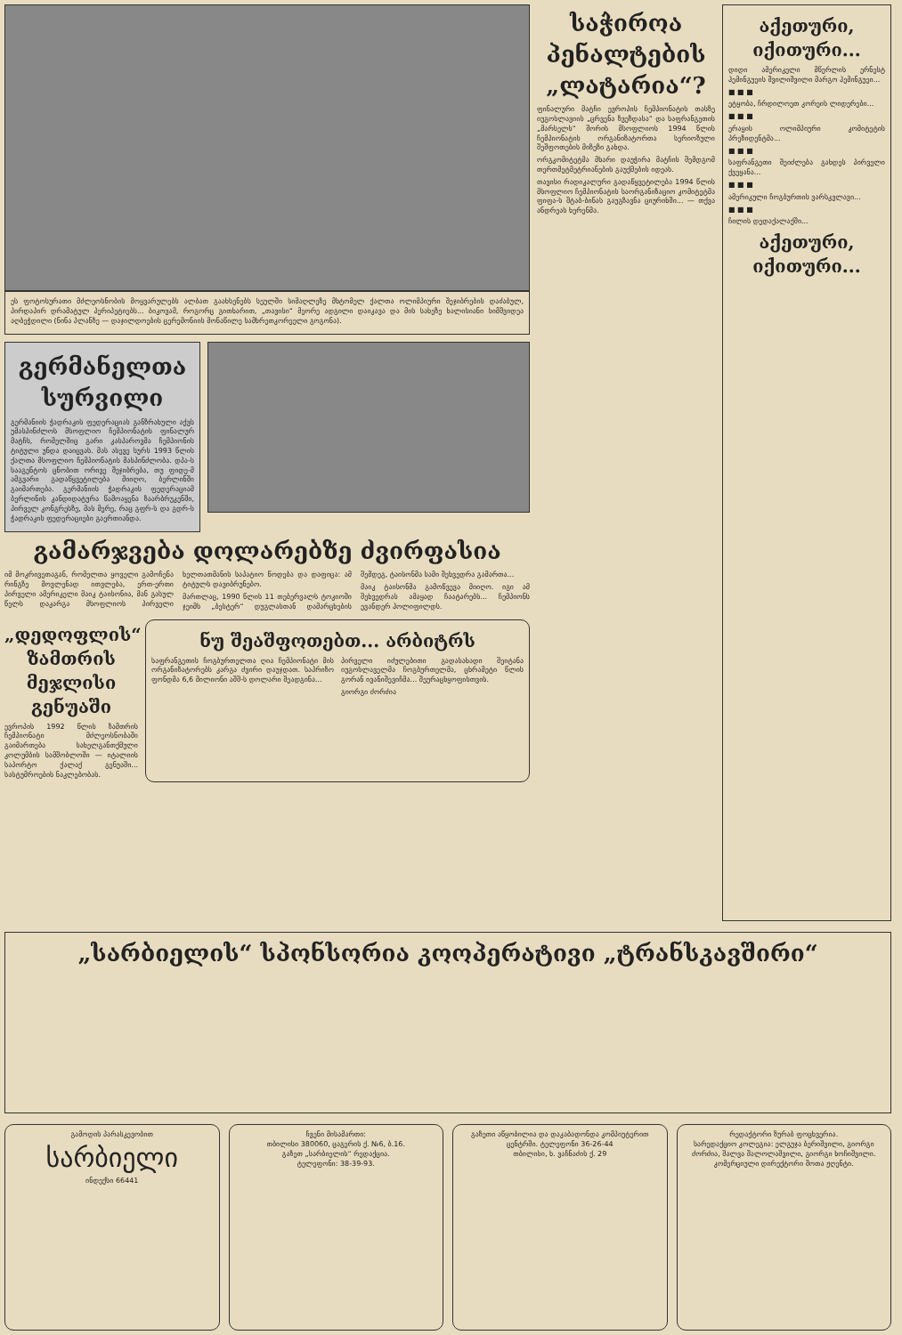ეს ფოტოსურათი მძლეოსნობის მოყვარულებს ალბათ გაახსენებს სეულში სიმაღლეზე მხტომელ ქალთა ოლიმპიური შეჯიბრების დაძაბულ, პირდაპირ დრამატულ პერიპეტიებს... ბიკოვამ, როგორც გითხარით, „თავისი“ მეორე ადგილი დაიკავა და მის სახეზე ხალისიანი სიმშვიდეა აღბეჭდილი (ნინა პლანზე — დაჯილდოების ცერემონიის მონაწილე სამხრეთკორეელი გოგონა).
გერმანელთა სურვილი
გერმანიის ჭადრაკის ფედერაციას განზრახული აქვს უმასპინძლოს მსოფლიო ჩემპიონატის ფინალურ მატჩს, რომელშიც გარი კასპაროვმა ჩემპიონის ტიტული უნდა დაიცვას. მას ასევე სურს 1993 წლის ქალთა მსოფლიო ჩემპიონატის მასპინძლობა. დპა-ს სააგენტოს ცნობით ორივე შეჯიბრება, თუ ფიდე-მ ამგვარი გადაწყვეტილება მიიღო, ბერლინში გაიმართება. გერმანიის ჭადრაკის ფედერაციამ ბერლინის კანდიდატურა წამოაყენა ზაარბრუკენში, პირველ კონგრესზე, მას მერე, რაც გფრ-ს და გდრ-ს ჭადრაკის ფედერაციები გაერთიანდა.
გამარჯვება დოლარებზე ძვირფასია
იმ მოკრივეთაგან, რომელთა ყოველი გამოჩენა რინგზე მოვლენად ითვლება, ერთ-ერთი პირველი ამერიკელი მაიკ ტაისონია, მან გასულ წელს დაკარგა მსოფლიოს პირველი ხელთათმანის საპატიო წოდება და დაფიცა: ამ ტიტულს დავიბრუნებო.
მართლაც, 1990 წლის 11 თებერვალს ტოკიოში ჯეიმს „ბესტერ“ დუგლასთან დამარცხების შემდეგ, ტაისონმა სამი შეხვედრა გამართა...
მაიკ ტაისონმა გამოწვევა მიიღო. იგი ამ შეხვედრას ამაყად ჩაატარებს... ჩემპიონს ევანდერ ჰოლიფილდს.
„დედოფლის“ ზამთრის მეჯლისი გენუაში
ევროპის 1992 წლის ზამთრის ჩემპიონატი მძლეოსნობაში გაიმართება სახელგანთქმული კოლუმბის სამშობლოში — იტალიის საპორტო ქალაქ გენუაში... სასტუმროების ნაკლებობას.
ნუ შეაშფოთებთ... არბიტრს
საფრანგეთის ჩოგბურთელთა ღია ჩემპიონატი მის ორგანიზატორებს კარგა ძვირი დაუჯდათ. საპრიზო ფონდმა 6,6 მილიონი აშშ-ს დოლარი შეადგინა...
პირველი იძულებითი გადასახადი შეიტანა იუგოსლაველმა ჩოგბურთელმა, ცხრამეტი წლის გორან ივანიშევიჩმა... შეურაცხყოფისთვის.
გიორგი ძორძია
საჭიროა პენალტების „ლატარია“?
ფინალური მატჩი ევროპის ჩემპიონატის თასზე იუგოსლავიის „ცრვენა ზვეზდასა“ და საფრანგეთის „მარსელს“ შორის მსოფლიოს 1994 წლის ჩემპიონატის ორგანიზატორთა სერიოზული შეშფოთების მიზეზი გახდა.
ორგკომიტეტმა მხარი დაუჭირა მატჩის შემდგომ თერთმეტმეტრიანების გაუქმების იდეას.
თავისი რადიკალური გადაწყვეტილება 1994 წლის მსოფლიო ჩემპიონატის საორგანიზაციო კომიტეტმა ფიფა-ს შტაბ-ბინას გაუგზავნა ციურიხში... — თქვა ანდრეას ხერენმა.
აქეთური, იქითური...
დიდი ამერიკელი მწერლის ერნესტ ჰემინგუეის შვილიშვილი მარგო ჰემინგუეი...
■ ■ ■
ეტყობა, ჩრდილოეთ კორეის ლიდერები...
■ ■ ■
ერაყის ოლიმპიური კომიტეტის პრეზიდენტმა...
■ ■ ■
საფრანგეთი შეიძლება გახდეს პირველი ქვეყანა...
■ ■ ■
ამერიკული ჩოგბურთის ვარსკვლავი...
■ ■ ■
ჩილის დედაქალაქში...
აქეთური, იქითური...
„სარბიელის“ სპონსორია კოოპერატივი „ტრანსკავშირი“
გამოდის პარასკევობით
სარბიელი
ინდექსი 66441
ჩვენი მისამართი:
თბილისი 380060, ცაგერის ქ. №6, ბ.16.
გაზეთ „სარბიელის“ რედაქცია.
ტელეფონი: 38-39-93.
გაზეთი აწყობილია და დაკაბადონდა კომპიუტერით ცენტრში. ტელეფონი 36-26-44
თბილისი, ხ. ვაჩნაძის ქ. 29
რედაქტორი ზურაბ ფოცხვერია.
სარედაქციო კოლეგია: ელგუჯა ბერიშვილი, გიორგი ძორძია, შალვა შალოლაშვილი, გიორგი ხოჩიშვილი.
კომერციული დირექტორი შოთა ჟღენტი.